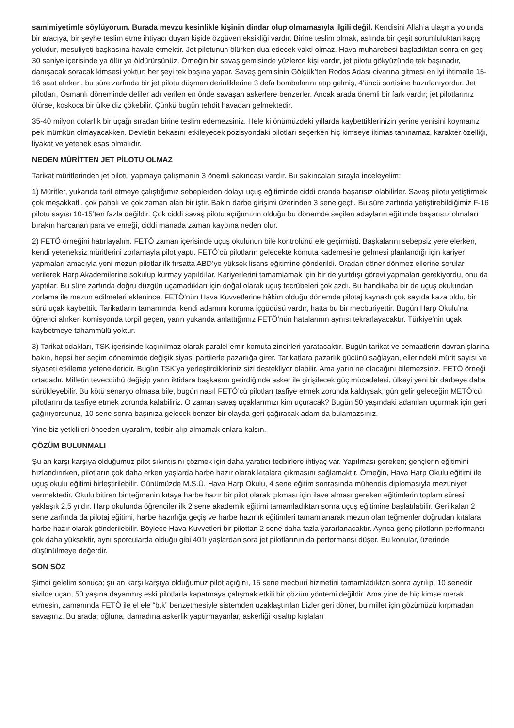samimiyetimle söylüyorum. Burada mevzu kesinlikle kişinin dindar olup olmamasıyla ilgili değil. Kendisini Allah’a ulaşma yolunda bir aracıya, bir şeyhe teslim etme ihtiyacı duyan kişide özgüven eksikliği vardır. Birine teslim olmak, aslında bir çeşit sorumluluktan kaçış yoludur, mesuliyeti başkasına havale etmektir. Jet pilotunun ölürken dua edecek vakti olmaz. Hava muharebesi başladıktan sonra en geç 30 saniye içerisinde ya ölür ya öldürürsünüz. Örneğin bir savaş gemisinde yüzlerce kişi vardır, jet pilotu gökyüzünde tek başınadır, danışacak soracak kimsesi yoktur; her şeyi tek başına yapar. Savaş gemisinin Gölçük’ten Rodos Adası civarına gitmesi en iyi ihtimalle 15-16 saat alırken, bu süre zarfında bir jet pilotu düşman derinliklerine 3 defa bombalarını atıp gelmiş, 4’üncü sortisine hazırlanıyordur. Jet pilotları, Osmanlı döneminde deliler adı verilen en önde savaşan askerlere benzerler. Ancak arada önemli bir fark vardır; jet pilotlarınız ölürse, koskoca bir ülke diz çökebilir. Çünkü bugün tehdit havadan gelmektedir.
35-40 milyon dolarlık bir uçağı sıradan birine teslim edemezsiniz. Hele ki önümüzdeki yıllarda kaybettiklerinizin yerine yenisini koymanız pek mümkün olmayacakken. Devletin bekasını etkileyecek pozisyondaki pilotları seçerken hiç kimseye iltimas tanınamaz, karakter özelliği, liyakat ve yetenek esas olmalıdır.
NEDEN MÜRİTTEN JET PİLOTU OLMAZ
Tarikat müritlerinden jet pilotu yapmaya çalışmanın 3 önemli sakıncası vardır. Bu sakıncaları sırayla inceleyelim:
1) Müritler, yukarıda tarif etmeye çalıştığımız sebeplerden dolayı uçuş eğitiminde ciddi oranda başarısız olabilirler. Savaş pilotu yetiştirmek çok meşakkatli, çok pahalı ve çok zaman alan bir iştir. Bakın darbe girişimi üzerinden 3 sene geçti. Bu süre zarfında yetiştirebildiğimiz F-16 pilotu sayısı 10-15’ten fazla değildir. Çok ciddi savaş pilotu açığımızın olduğu bu dönemde seçilen adayların eğitimde başarısız olmaları bırakın harcanan para ve emeği, ciddi manada zaman kaybına neden olur.
2) FETÖ örneğini hatırlayalım. FETÖ zaman içerisinde uçuş okulunun bile kontrolünü ele geçirmişti. Başkalarını sebepsiz yere elerken, kendi yeteneksiz müritlerini zorlamayla pilot yaptı. FETÖ’cü pilotların gelecekte komuta kademesine gelmesi planlandığı için kariyer yapmaları amacıyla yeni mezun pilotlar ilk fırsatta ABD’ye yüksek lisans eğitimine gönderildi. Oradan döner dönmez ellerine sorular verilerek Harp Akademilerine sokulup kurmay yapıldılar. Kariyerlerini tamamlamak için bir de yurtdışı görevi yapmaları gerekiyordu, onu da yaptılar. Bu süre zarfında doğru düzgün uçamadıkları için doğal olarak uçuş tecrübeleri çok azdı. Bu handikaba bir de uçuş okulundan zorlama ile mezun edilmeleri eklenince, FETÖ’nün Hava Kuvvetlerine hâkim olduğu dönemde pilotaj kaynaklı çok sayıda kaza oldu, bir sürü uçak kaybettik. Tarikatların tamamında, kendi adamını koruma içgüdüsü vardır, hatta bu bir mecburiyettir. Bugün Harp Okulu’na öğrenci alırken komisyonda torpil geçen, yarın yukarıda anlattığımız FETÖ’nün hatalarının aynısı tekrarlayacaktır. Türkiye’nin uçak kaybetmeye tahammülü yoktur.
3) Tarikat odakları, TSK içerisinde kaçınılmaz olarak paralel emir komuta zincirleri yaratacaktır. Bugün tarikat ve cemaatlerin davranışlarına bakın, hepsi her seçim dönemimde değişik siyasi partilerle pazarlığa girer. Tarikatlara pazarlık gücünü sağlayan, ellerindeki mürit sayısı ve siyaseti etkileme yetenekleridir. Bugün TSK’ya yerleştirdikleriniz sizi destekliyor olabilir. Ama yarın ne olacağını bilemezsiniz. FETÖ örneği ortadadır. Milletin teveccühü değişip yarın iktidara başkasını getirdiğinde asker ile girişilecek güç mücadelesi, ülkeyi yeni bir darbeye daha sürükleyebilir. Bu kötü senaryo olmasa bile, bugün nasıl FETÖ’cü pilotları tasfiye etmek zorunda kaldıysak, gün gelir geleceğin METÖ’cü pilotlarını da tasfiye etmek zorunda kalabiliriz. O zaman savaş uçaklarımızı kim uçuracak? Bugün 50 yaşındaki adamları uçurmak için geri çağırıyorsunuz, 10 sene sonra başınıza gelecek benzer bir olayda geri çağıracak adam da bulamazsınız.
Yine biz yetkilileri önceden uyaralım, tedbir alıp almamak onlara kalsın.
ÇÖZÜM BULUNMALI
Şu an karşı karşıya olduğumuz pilot sıkıntısını çözmek için daha yaratıcı tedbirlere ihtiyaç var. Yapılması gereken; gençlerin eğitimini hızlandırırken, pilotların çok daha erken yaşlarda harbe hazır olarak kıtalara çıkmasını sağlamaktır. Örneğin, Hava Harp Okulu eğitimi ile uçuş okulu eğitimi birleştirilebilir. Günümüzde M.S.Ü. Hava Harp Okulu, 4 sene eğitim sonrasında mühendis diplomasıyla mezuniyet vermektedir. Okulu bitiren bir teğmenin kıtaya harbe hazır bir pilot olarak çıkması için ilave alması gereken eğitimlerin toplam süresi yaklaşık 2,5 yıldır. Harp okulunda öğrenciler ilk 2 sene akademik eğitimi tamamladıktan sonra uçuş eğitimine başlatılabilir. Geri kalan 2 sene zarfında da pilotaj eğitimi, harbe hazırlığa geçiş ve harbe hazırlık eğitimleri tamamlanarak mezun olan teğmenler doğrudan kıtalara harbe hazır olarak gönderilebilir. Böylece Hava Kuvvetleri bir pilottan 2 sene daha fazla yararlanacaktır. Ayrıca genç pilotların performansı çok daha yüksektir, aynı sporcularda olduğu gibi 40’lı yaşlardan sora jet pilotlarının da performansı düşer. Bu konular, üzerinde düşünülmeye değerdir.
SON SÖZ
Şimdi gelelim sonuca; şu an karşı karşıya olduğumuz pilot açığını, 15 sene mecburi hizmetini tamamladıktan sonra ayrılıp, 10 senedir sivilde uçan, 50 yaşına dayanmış eski pilotlarla kapatmaya çalışmak etkili bir çözüm yöntemi değildir. Ama yine de hiç kimse merak etmesin, zamanında FETÖ ile el ele “b.k” benzetmesiyle sistemden uzaklaştırılan bizler geri döner, bu millet için gözümüzü kırpmadan savaşırız. Bu arada; oğluna, damadına askerlik yaptırmayanlar, askerliği kısaltıp kışlaları